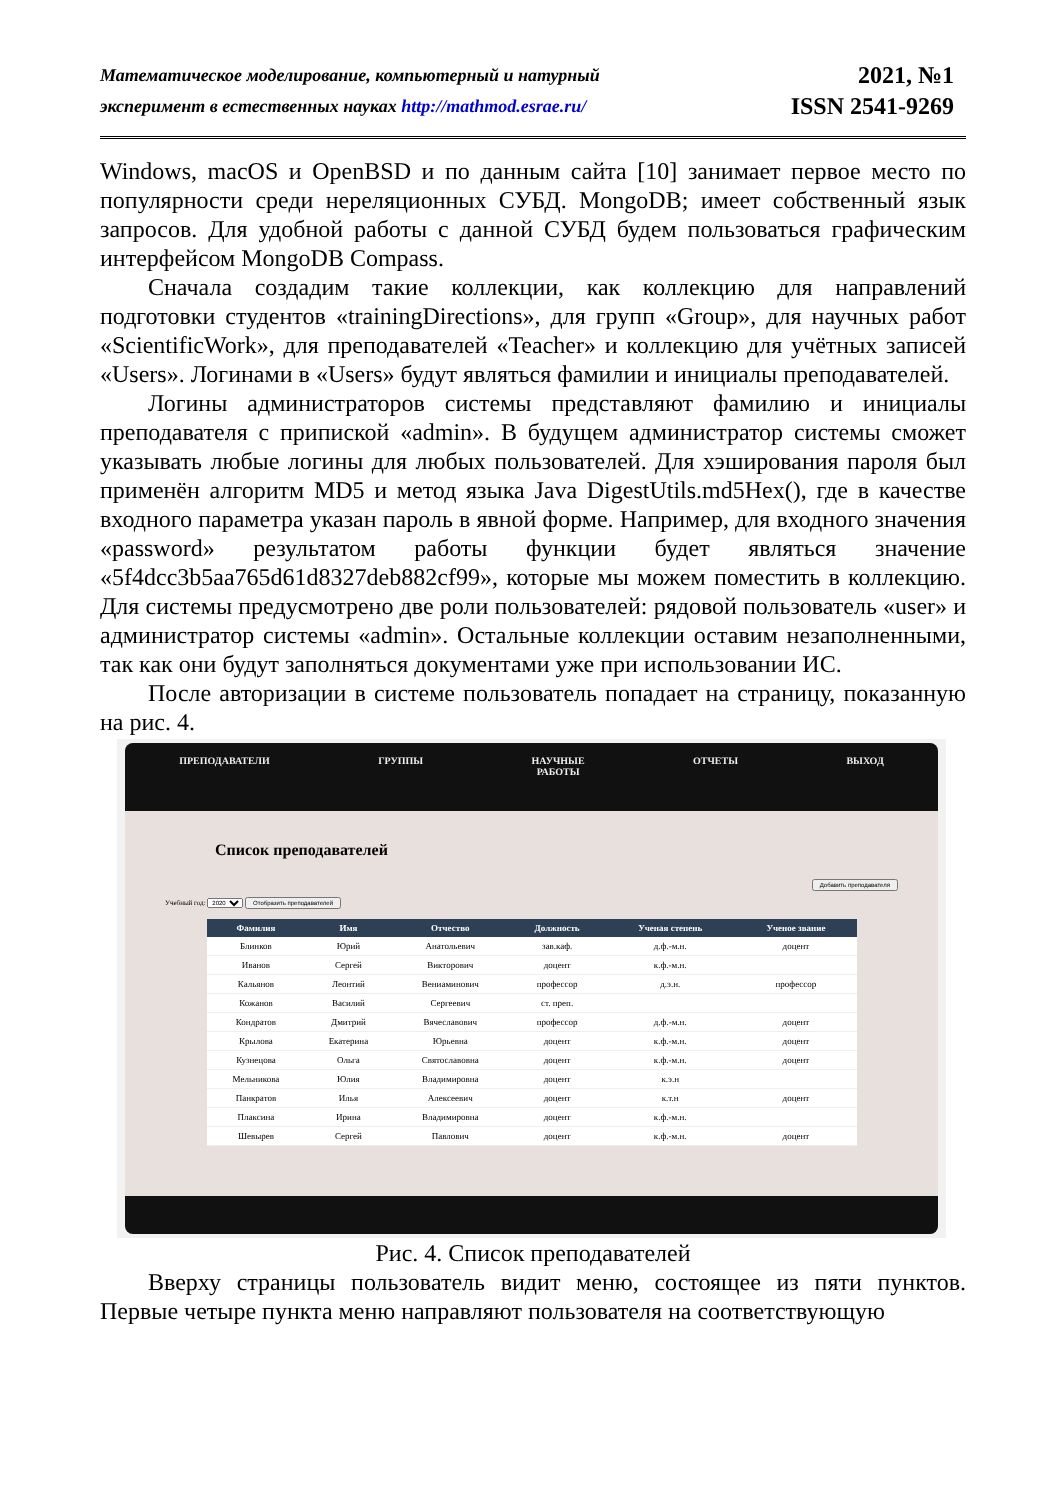Математическое моделирование, компьютерный и натурный
эксперимент в естественных науках http://mathmod.esrae.ru/
2021, №1
ISSN 2541-9269
Windows, macOS и OpenBSD и по данным сайта [10] занимает первое место по популярности среди нереляционных СУБД. MongoDB; имеет собственный язык запросов. Для удобной работы с данной СУБД будем пользоваться графическим интерфейсом MongoDB Compass.
Сначала создадим такие коллекции, как коллекцию для направлений подготовки студентов «trainingDirections», для групп «Group», для научных работ «ScientificWork», для преподавателей «Teacher» и коллекцию для учётных записей «Users». Логинами в «Users» будут являться фамилии и инициалы преподавателей.
Логины администраторов системы представляют фамилию и инициалы преподавателя с припиской «admin». В будущем администратор системы сможет указывать любые логины для любых пользователей. Для хэширования пароля был применён алгоритм MD5 и метод языка Java DigestUtils.md5Hex(), где в качестве входного параметра указан пароль в явной форме. Например, для входного значения «password» результатом работы функции будет являться значение «5f4dcc3b5aa765d61d8327deb882cf99», которые мы можем поместить в коллекцию. Для системы предусмотрено две роли пользователей: рядовой пользователь «user» и администратор системы «admin». Остальные коллекции оставим незаполненными, так как они будут заполняться документами уже при использовании ИС.
После авторизации в системе пользователь попадает на страницу, показанную на рис. 4.
ПРЕПОДАВАТЕЛИ ГРУППЫ НАУЧНЫЕ
РАБОТЫ
ОТЧЕТЫ ВЫХОД
Список преподавателей
Учебный год: 2020 Отобразить преподавателей
Добавить преподавателя
| Фамилия | Имя | Отчество | Должность | Ученая степень | Ученое звание |
| --- | --- | --- | --- | --- | --- |
| Блинков | Юрий | Анатольевич | зав.каф. | д.ф.-м.н. | доцент |
| Иванов | Сергей | Викторович | доцент | к.ф.-м.н. | |
| Кальянов | Леонтий | Вениаминович | профессор | д.э.н. | профессор |
| Кожанов | Василий | Сергеевич | ст. преп. | | |
| Кондратов | Дмитрий | Вячеславович | профессор | д.ф.-м.н. | доцент |
| Крылова | Екатерина | Юрьевна | доцент | к.ф.-м.н. | доцент |
| Кузнецова | Ольга | Святославовна | доцент | к.ф.-м.н. | доцент |
| Мельникова | Юлия | Владимировна | доцент | к.э.н | |
| Панкратов | Илья | Алексеевич | доцент | к.т.н | доцент |
| Плаксина | Ирина | Владимировна | доцент | к.ф.-м.н. | |
| Шевырев | Сергей | Павлович | доцент | к.ф.-м.н. | доцент |
Рис. 4. Список преподавателей
Вверху страницы пользователь видит меню, состоящее из пяти пунктов. Первые четыре пункта меню направляют пользователя на соответствующую